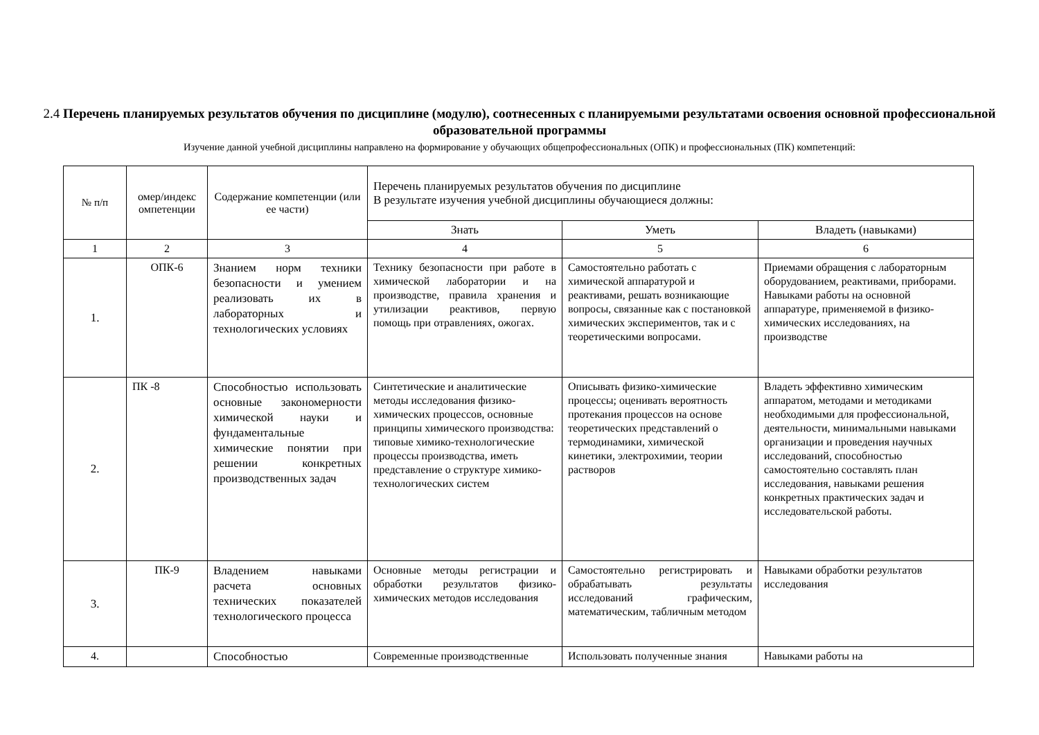2.4 Перечень планируемых результатов обучения по дисциплине (модулю), соотнесенных с планируемыми результатами освоения основной профессиональной образовательной программы
Изучение данной учебной дисциплины направлено на формирование у обучающих общепрофессиональных (ОПК) и профессиональных (ПК) компетенций:
| № п/п | омер/индекс омпетенции | Содержание компетенции (или ее части) | Перечень планируемых результатов обучения по дисциплине В результате изучения учебной дисциплины обучающиеся должны: | | |
| --- | --- | --- | --- | --- | --- |
| | | | Знать | Уметь | Владеть (навыками) |
| 1 | 2 | 3 | 4 | 5 | 6 |
| 1. | ОПК-6 | Знанием норм техники безопасности и умением реализовать их в лабораторных и технологических условиях | Технику безопасности при работе в химической лаборатории и на производстве, правила хранения и утилизации реактивов, первую помощь при отравлениях, ожогах. | Самостоятельно работать с химической аппаратурой и реактивами, решать возникающие вопросы, связанные как с постановкой химических экспериментов, так и с теоретическими вопросами. | Приемами обращения с лабораторным оборудованием, реактивами, приборами. Навыками работы на основной аппаратуре, применяемой в физико-химических исследованиях, на производстве |
| 2. | ПК -8 | Способностью использовать основные закономерности химической науки и фундаментальные химические понятии при решении конкретных производственных задач | Синтетические и аналитические методы исследования физико-химических процессов, основные принципы химического производства: типовые химико-технологические процессы производства, иметь представление о структуре химико-технологических систем | Описывать физико-химические процессы; оценивать вероятность протекания процессов на основе теоретических представлений о термодинамики, химической кинетики, электрохимии, теории растворов | Владеть эффективно химическим аппаратом, методами и методиками необходимыми для профессиональной, деятельности, минимальными навыками организации и проведения научных исследований, способностью самостоятельно составлять план исследования, навыками решения конкретных практических задач и исследовательской работы. |
| 3. | ПК-9 | Владением навыками расчета основных технических показателей технологического процесса | Основные методы регистрации и обработки результатов физико-химических методов исследования | Самостоятельно регистрировать и обрабатывать результаты исследований графическим, математическим, табличным методом | Навыками обработки результатов исследования |
| 4. | | Способностью | Современные производственные | Использовать полученные знания | Навыками работы на |